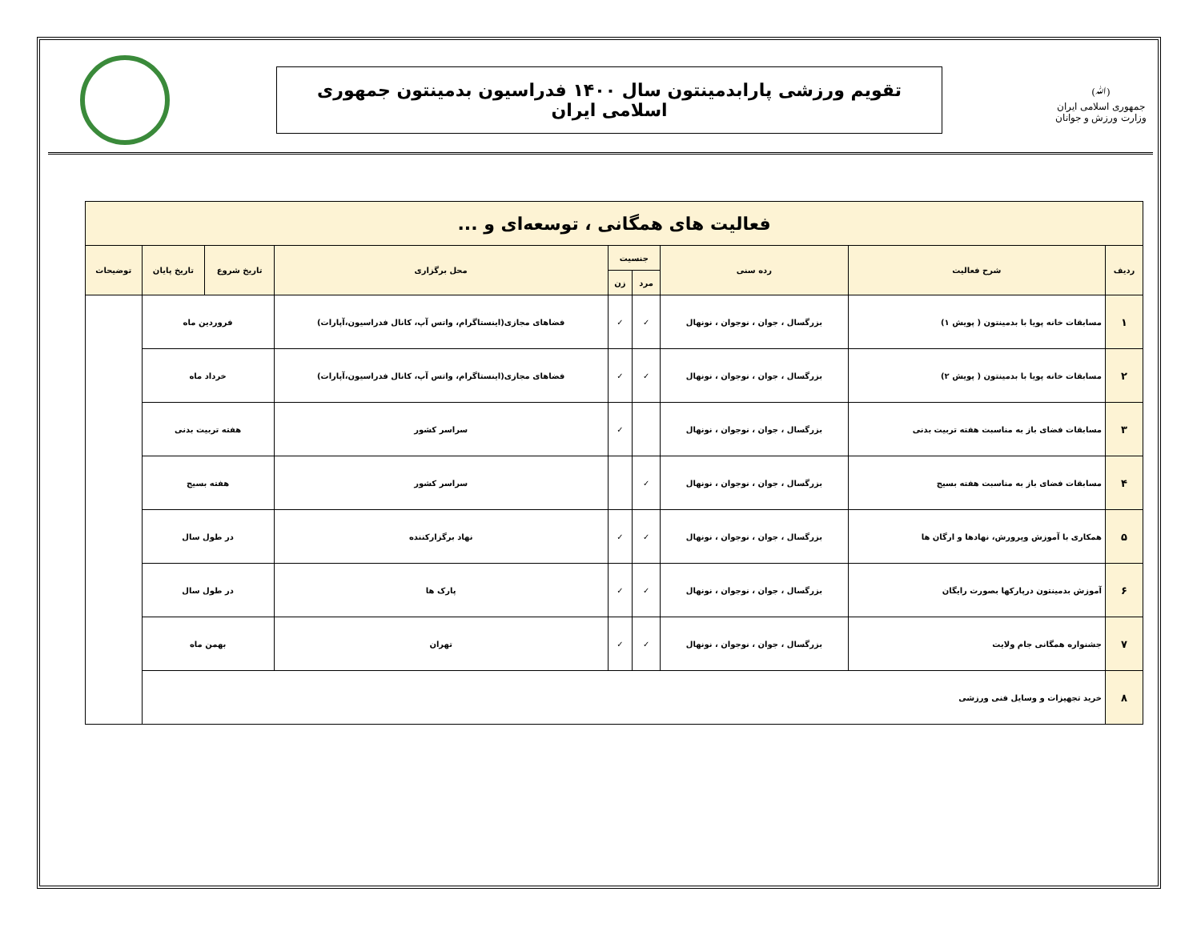(ﷲ)
جمهوری اسلامی ایران
وزارت ورزش و جوانان
تقویم ورزشی پارابدمینتون سال ۱۴۰۰ فدراسیون بدمینتون جمهوری اسلامی ایران
| فعالیت های همگانی ، توسعه‌ای و ... | | | | | | | | |
| ردیف | شرح فعالیت | رده سنی | جنسیت | | محل برگزاری | تاریخ شروع | تاریخ پایان | توضیحات |
| | | | مرد | زن | | | | |
| ۱ | مسابقات خانه پویا با بدمینتون ( پویش ۱) | بزرگسال ، جوان ، نوجوان ، نونهال | ✓ | ✓ | فضاهای مجازی(اینستاگرام، واتس آپ، کانال فدراسیون،آپارات) | فروردین ماه | | |
| ۲ | مسابقات خانه پویا با بدمینتون ( پویش ۲) | بزرگسال ، جوان ، نوجوان ، نونهال | ✓ | ✓ | فضاهای مجازی(اینستاگرام، واتس آپ، کانال فدراسیون،آپارات) | خرداد ماه | | |
| ۳ | مسابقات فضای باز به مناسبت هفته تربیت بدنی | بزرگسال ، جوان ، نوجوان ، نونهال | | ✓ | سراسر کشور | هفته تربیت بدنی | | |
| ۴ | مسابقات فضای باز به مناسبت هفته بسیج | بزرگسال ، جوان ، نوجوان ، نونهال | ✓ | | سراسر کشور | هفته بسیج | | |
| ۵ | همکاری با آموزش وپرورش، نهادها و ارگان ها | بزرگسال ، جوان ، نوجوان ، نونهال | ✓ | ✓ | نهاد برگزارکننده | در طول سال | | |
| ۶ | آموزش بدمینتون درپارکها بصورت رایگان | بزرگسال ، جوان ، نوجوان ، نونهال | ✓ | ✓ | پارک ها | در طول سال | | |
| ۷ | جشنواره همگانی جام ولایت | بزرگسال ، جوان ، نوجوان ، نونهال | ✓ | ✓ | تهران | بهمن ماه | | |
| ۸ | خرید تجهیزات و وسایل فنی ورزشی | | | | | | | |